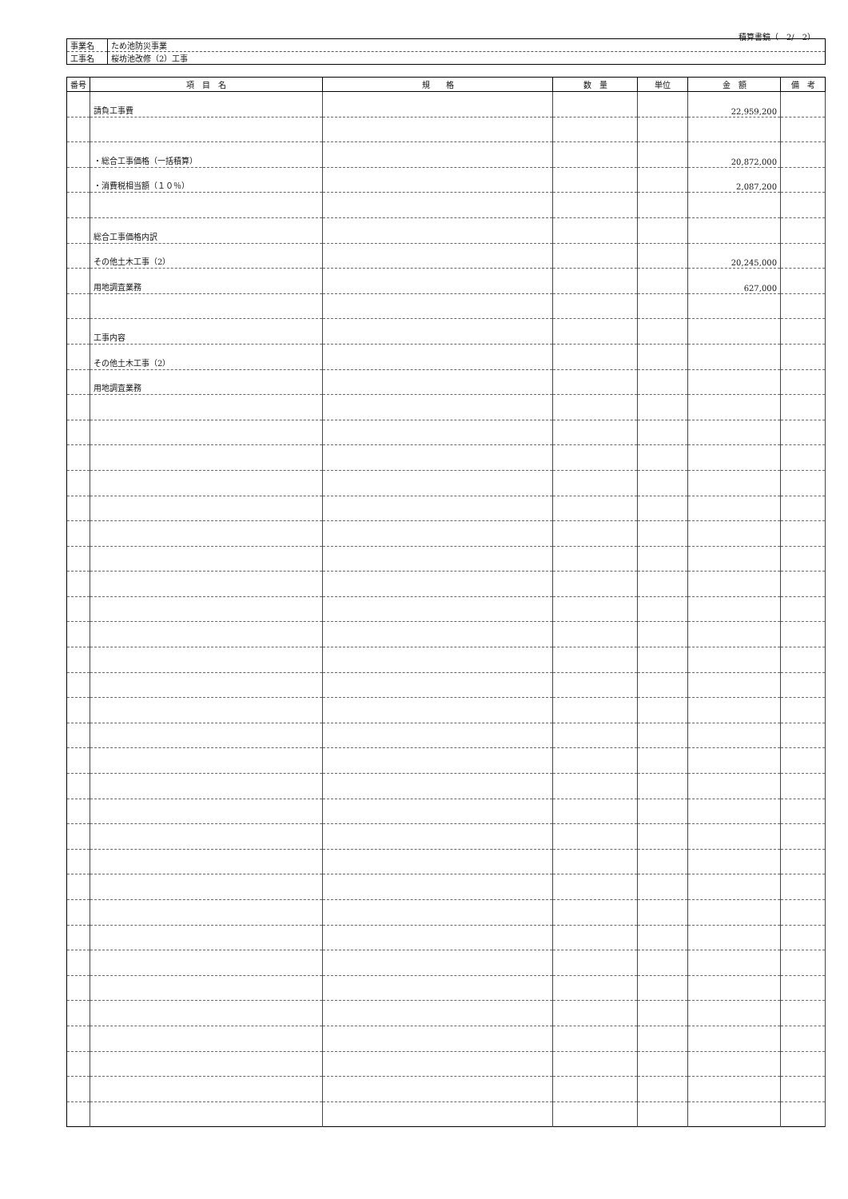積算書鏡（　2/　2）
| 事業名 | ため池防災事業 |
| 工事名 | 桜坊池改修（2）工事 |
| 番号 | 項 目 名 | 規 格 | 数 量 | 単位 | 金 額 | 備 考 |
| --- | --- | --- | --- | --- | --- | --- |
| | 請負工事費 | | | | 22,959,200 | |
| | ・総合工事価格（一括積算） | | | | 20,872,000 | |
| | ・消費税相当額（１０％） | | | | 2,087,200 | |
| | 総合工事価格内訳 | | | | | |
| | その他土木工事（2） | | | | 20,245,000 | |
| | 用地調査業務 | | | | 627,000 | |
| | 工事内容 | | | | | |
| | その他土木工事（2） | | | | | |
| | 用地調査業務 | | | | | |